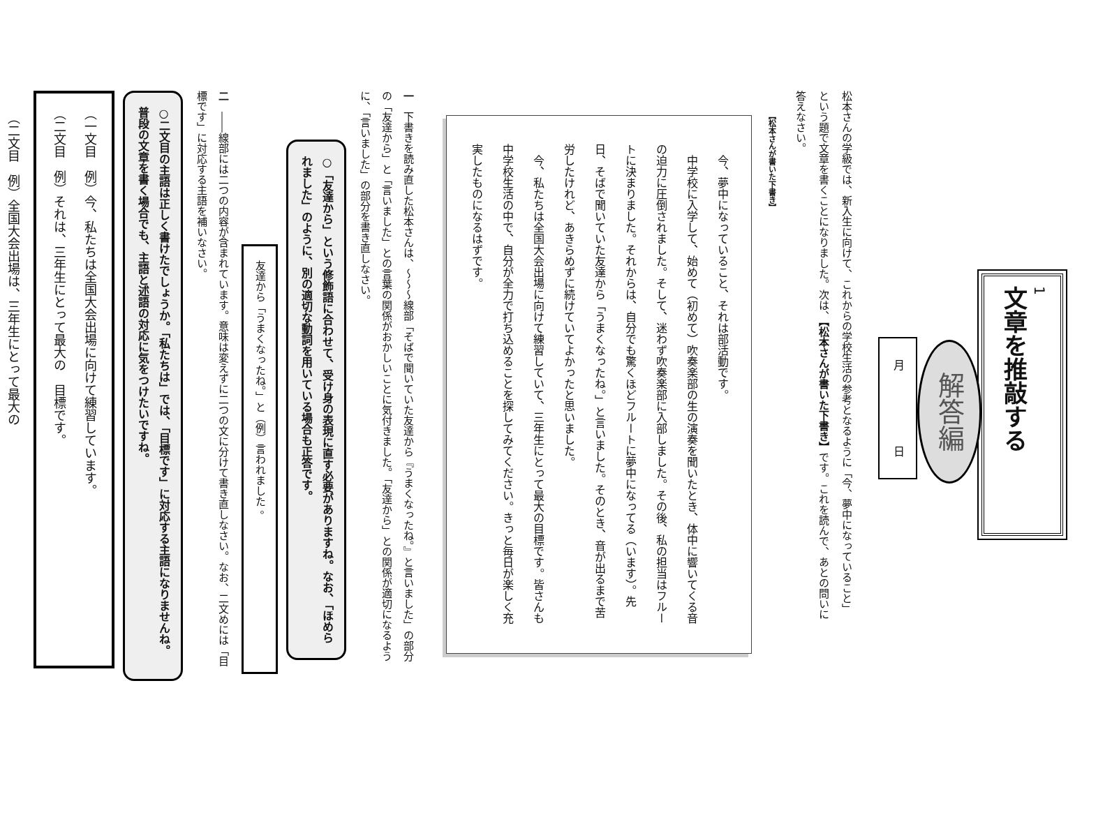1
文章を推敲する
解答編
月 日
松本さんの学級では、新入生に向けて、これからの学校生活の参考となるように「今、夢中になっていること」という題で文章を書くことになりました。次は、【松本さんが書いた下書き】です。これを読んで、あとの問いに答えなさい。
【松本さんが書いた下書き】
今、夢中になっていること、それは部活動です。
中学校に入学して、始めて（初めて）吹奏楽部の生の演奏を聞いたとき、体中に響いてくる音の迫力に圧倒されました。そして、迷わず吹奏楽部に入部しました。その後、私の担当はフルートに決まりました。それからは、自分でも驚くほどフルートに夢中になってる（います）。先日、そばで聞いていた友達から「うまくなったね。」と言いました。そのとき、音が出るまで苦労したけれど、あきらめずに続けていてよかったと思いました。
今、私たちは全国大会出場に向けて練習していて、三年生にとって最大の目標です。皆さんも中学校生活の中で、自分が全力で打ち込めることを探してみてください。きっと毎日が楽しく充実したものになるはずです。
一　下書きを読み直した松本さんは、～～～線部「そばで聞いていた友達から『うまくなったね。』と言いました」の部分の「友達から」と「言いました」との言葉の関係がおかしいことに気付きました。「友達から」との関係が適切になるように、「言いました」の部分を書き直しなさい。
○「友達から」という修飾語に合わせて、受け身の表現に直す必要がありますね。なお、「ほめられました」のように、別の適切な動詞を用いている場合も正答です。
友達から「うまくなったね。」と（例）言われました 。
二　――線部には二つの内容が含まれています。意味は変えずに二つの文に分けて書き直しなさい。なお、二文めには「目標です」に対応する主語を補いなさい。
○二文目の主語は正しく書けたでしょうか。「私たちは」では、「目標です」に対応する主語になりませんね。普段の文章を書く場合でも、主語と述語の対応に気をつけたいですね。
（一文目　例）今、私たちは全国大会出場に向けて練習しています。
（二文目　例）それは、三年生にとって最大の　目標です。
（二文目　例）全国大会出場は、三年生にとって最大の